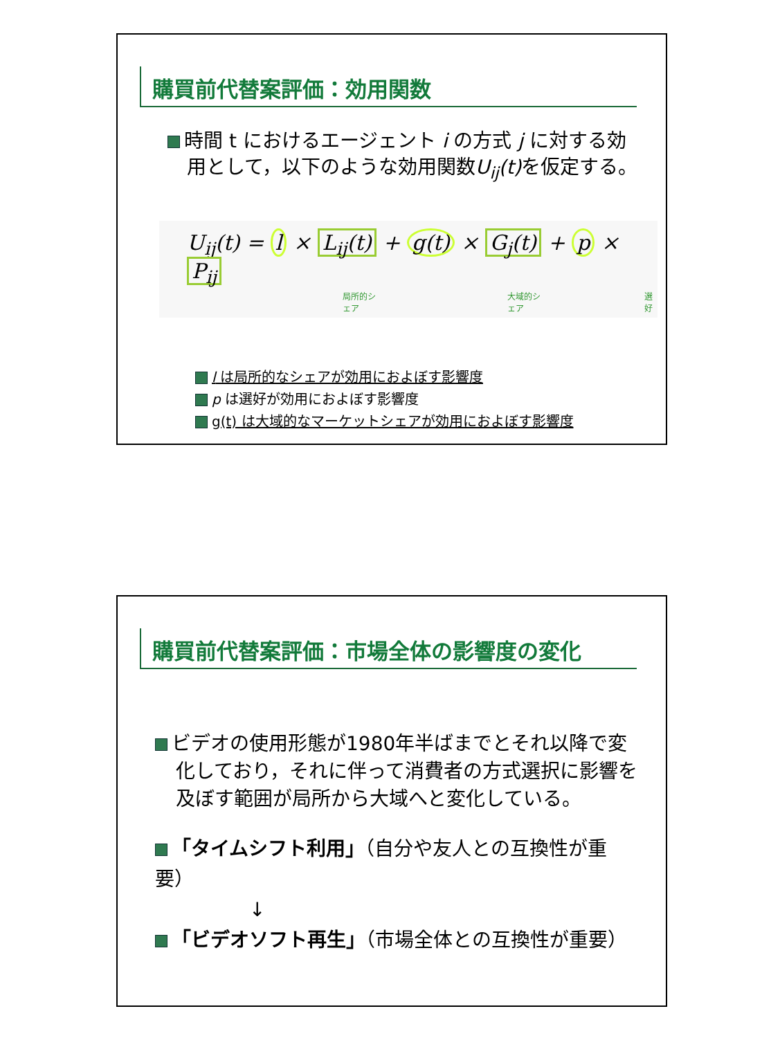購買前代替案評価：効用関数
時間 t におけるエージェント i の方式 j に対する効用として，以下のような効用関数U<sub>ij</sub>(t) を仮定する。
U<sub>ij</sub>(t) = l × L<sub>ij</sub>(t) + g(t) × G<sub>j</sub>(t) + p × P<sub>ij</sub>
局所的シェア 大域的シェア 選好
l は局所的なシェアが効用におよぼす影響度
p は選好が効用におよぼす影響度
g(t) は大域的なマーケットシェアが効用におよぼす影響度
購買前代替案評価：市場全体の影響度の変化
ビデオの使用形態が1980年半ばまでとそれ以降で変化しており，それに伴って消費者の方式選択に影響を及ぼす範囲が局所から大域へと変化している。
「タイムシフト利用」（自分や友人との互換性が重要）
↓
「ビデオソフト再生」（市場全体との互換性が重要）